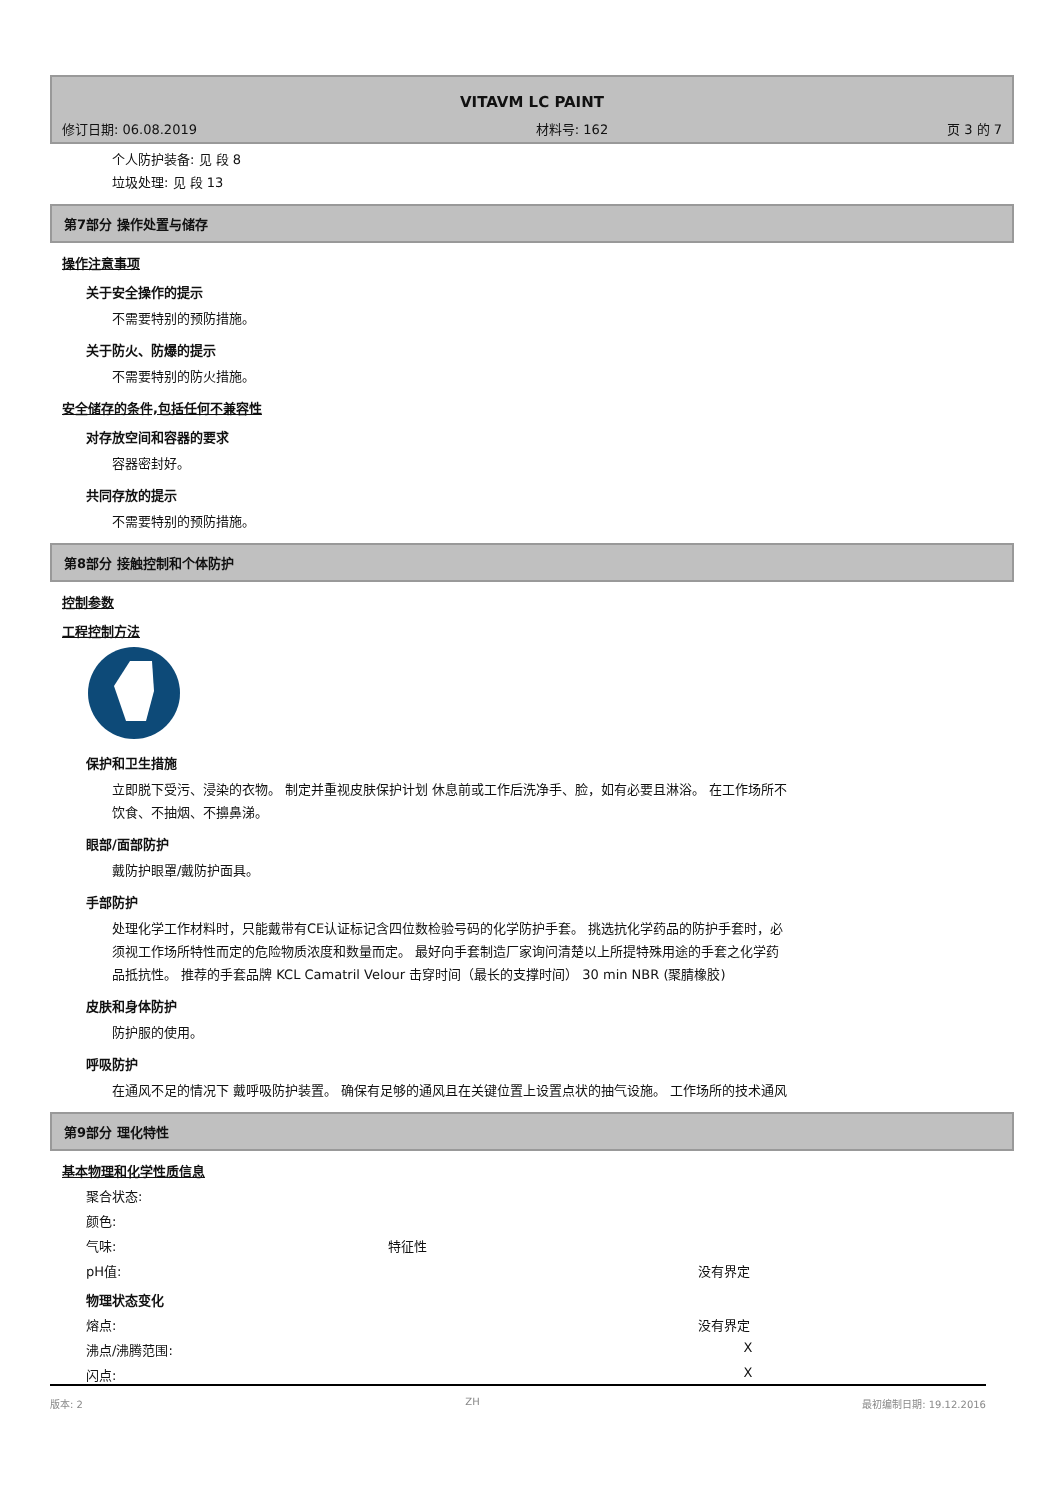VITAVM LC PAINT
修订日期: 06.08.2019 材料号: 162 页 3 的 7
个人防护装备: 见 段 8
垃圾处理: 见 段 13
第7部分 操作处置与储存
操作注意事项
关于安全操作的提示
不需要特别的预防措施。
关于防火、防爆的提示
不需要特别的防火措施。
安全储存的条件,包括任何不兼容性
对存放空间和容器的要求
容器密封好。
共同存放的提示
不需要特别的预防措施。
第8部分 接触控制和个体防护
控制参数
工程控制方法
保护和卫生措施
立即脱下受污、浸染的衣物。 制定并重视皮肤保护计划 休息前或工作后洗净手、脸，如有必要且淋浴。 在工作场所不饮食、不抽烟、不擤鼻涕。
眼部/面部防护
戴防护眼罩/戴防护面具。
手部防护
处理化学工作材料时，只能戴带有CE认证标记含四位数检验号码的化学防护手套。 挑选抗化学药品的防护手套时，必须视工作场所特性而定的危险物质浓度和数量而定。 最好向手套制造厂家询问清楚以上所提特殊用途的手套之化学药品抵抗性。 推荐的手套品牌 KCL Camatril Velour 击穿时间（最长的支撑时间） 30 min NBR (聚腈橡胶)
皮肤和身体防护
防护服的使用。
呼吸防护
在通风不足的情况下 戴呼吸防护装置。 确保有足够的通风且在关键位置上设置点状的抽气设施。 工作场所的技术通风
第9部分 理化特性
基本物理和化学性质信息
聚合状态:
颜色:
气味: 特征性
pH值: 没有界定
物理状态变化
熔点: 没有界定
沸点/沸腾范围: X
闪点: X
版本: 2 ZH 最初编制日期: 19.12.2016